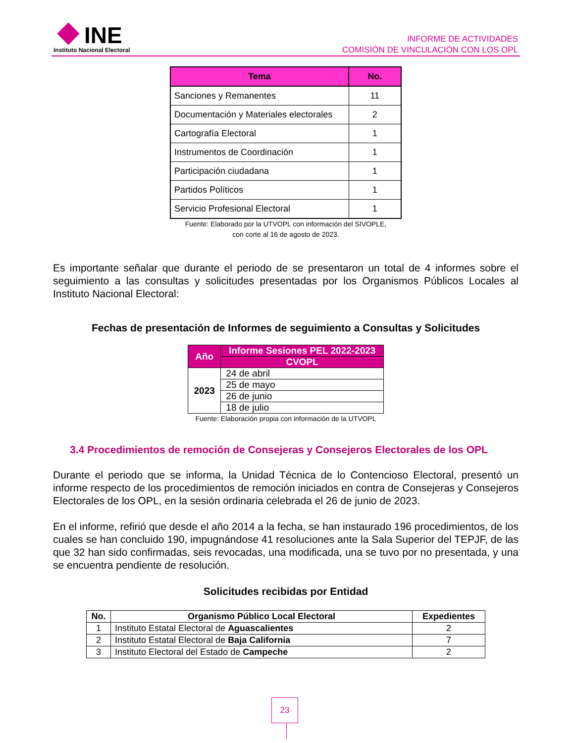INE
Instituto Nacional Electoral
INFORME DE ACTIVIDADES
COMISIÓN DE VINCULACIÓN CON LOS OPL
| Tema | No. |
| --- | --- |
| Sanciones y Remanentes | 11 |
| Documentación y Materiales electorales | 2 |
| Cartografía Electoral | 1 |
| Instrumentos de Coordinación | 1 |
| Participación ciudadana | 1 |
| Partidos Políticos | 1 |
| Servicio Profesional Electoral | 1 |
Fuente: Elaborado por la UTVOPL con información del SIVOPLE,
con corte al 16 de agosto de 2023.
Es importante señalar que durante el periodo de se presentaron un total de 4 informes sobre el seguimiento a las consultas y solicitudes presentadas por los Organismos Públicos Locales al Instituto Nacional Electoral:
Fechas de presentación de Informes de seguimiento a Consultas y Solicitudes
| Año | Informe Sesiones PEL 2022-2023 |
| --- | --- |
| | CVOPL |
| 2023 | 24 de abril |
| | 25 de mayo |
| | 26 de junio |
| | 18 de julio |
Fuente: Elaboración propia con información de la UTVOPL
3.4 Procedimientos de remoción de Consejeras y Consejeros Electorales de los OPL
Durante el periodo que se informa, la Unidad Técnica de lo Contencioso Electoral, presentó un informe respecto de los procedimientos de remoción iniciados en contra de Consejeras y Consejeros Electorales de los OPL, en la sesión ordinaria celebrada el 26 de junio de 2023.
En el informe, refirió que desde el año 2014 a la fecha, se han instaurado 196 procedimientos, de los cuales se han concluido 190, impugnándose 41 resoluciones ante la Sala Superior del TEPJF, de las que 32 han sido confirmadas, seis revocadas, una modificada, una se tuvo por no presentada, y una se encuentra pendiente de resolución.
Solicitudes recibidas por Entidad
| No. | Organismo Público Local Electoral | Expedientes |
| --- | --- | --- |
| 1 | Instituto Estatal Electoral de Aguascalientes | 2 |
| 2 | Instituto Estatal Electoral de Baja California | 7 |
| 3 | Instituto Electoral del Estado de Campeche | 2 |
23